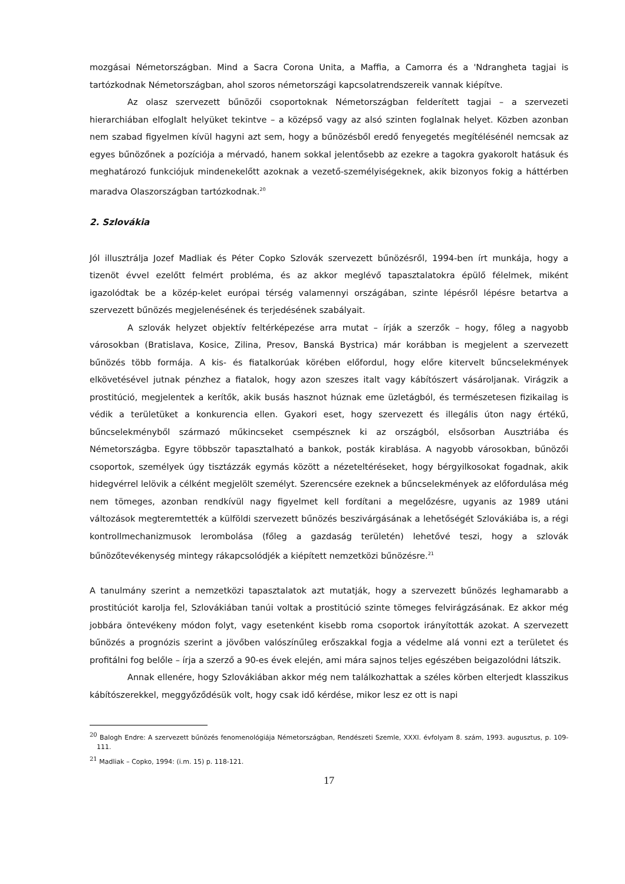mozgásai Németországban. Mind a Sacra Corona Unita, a Maffia, a Camorra és a 'Ndrangheta tagjai is tartózkodnak Németországban, ahol szoros németországi kapcsolatrendszereik vannak kiépítve.
Az olasz szervezett bűnözői csoportoknak Németországban felderített tagjai – a szervezeti hierarchiában elfoglalt helyüket tekintve – a középső vagy az alsó szinten foglalnak helyet. Közben azonban nem szabad figyelmen kívül hagyni azt sem, hogy a bűnözésből eredő fenyegetés megítélésénél nemcsak az egyes bűnözőnek a pozíciója a mérvadó, hanem sokkal jelentősebb az ezekre a tagokra gyakorolt hatásuk és meghatározó funkciójuk mindenekelőtt azoknak a vezető-személyiségeknek, akik bizonyos fokig a háttérben maradva Olaszországban tartózkodnak.<sup>20</sup>
2. Szlovákia
Jól illusztrálja Jozef Madliak és Péter Copko Szlovák szervezett bűnözésről, 1994-ben írt munkája, hogy a tizenöt évvel ezelőtt felmért probléma, és az akkor meglévő tapasztalatokra épülő félelmek, miként igazolódtak be a közép-kelet európai térség valamennyi országában, szinte lépésről lépésre betartva a szervezett bűnözés megjelenésének és terjedésének szabályait.
A szlovák helyzet objektív feltérképezése arra mutat – írják a szerzők – hogy, főleg a nagyobb városokban (Bratislava, Kosice, Zilina, Presov, Banská Bystrica) már korábban is megjelent a szervezett bűnözés több formája. A kis- és fiatalkorúak körében előfordul, hogy előre kitervelt bűncselekmények elkövetésével jutnak pénzhez a fiatalok, hogy azon szeszes italt vagy kábítószert vásároljanak. Virágzik a prostitúció, megjelentek a kerítők, akik busás hasznot húznak eme üzletágból, és természetesen fizikailag is védik a területüket a konkurencia ellen. Gyakori eset, hogy szervezett és illegális úton nagy értékű, bűncselekményből származó műkincseket csempésznek ki az országból, elsősorban Ausztriába és Németországba. Egyre többször tapasztalható a bankok, posták kirablása. A nagyobb városokban, bűnözői csoportok, személyek úgy tisztázzák egymás között a nézeteltéréseket, hogy bérgyilkosokat fogadnak, akik hidegvérrel lelövik a célként megjelölt személyt. Szerencsére ezeknek a bűncselekmények az előfordulása még nem tömeges, azonban rendkívül nagy figyelmet kell fordítani a megelőzésre, ugyanis az 1989 utáni változások megteremtették a külföldi szervezett bűnözés beszivárgásának a lehetőségét Szlovákiába is, a régi kontrollmechanizmusok lerombolása (főleg a gazdaság területén) lehetővé teszi, hogy a szlovák bűnözőtevékenység mintegy rákapcsolódjék a kiépített nemzetközi bűnözésre.<sup>21</sup>
A tanulmány szerint a nemzetközi tapasztalatok azt mutatják, hogy a szervezett bűnözés leghamarabb a prostitúciót karolja fel, Szlovákiában tanúi voltak a prostitúció szinte tömeges felvirágzásának. Ez akkor még jobbára öntevékeny módon folyt, vagy esetenként kisebb roma csoportok irányították azokat. A szervezett bűnözés a prognózis szerint a jövőben valószínűleg erőszakkal fogja a védelme alá vonni ezt a területet és profitálni fog belőle – írja a szerző a 90-es évek elején, ami mára sajnos teljes egészében beigazolódni látszik.
Annak ellenére, hogy Szlovákiában akkor még nem találkozhattak a széles körben elterjedt klasszikus kábítószerekkel, meggyőződésük volt, hogy csak idő kérdése, mikor lesz ez ott is napi
<sup>20</sup> Balogh Endre: A szervezett bűnözés fenomenológiája Németországban, Rendészeti Szemle, XXXI. évfolyam 8. szám, 1993. augusztus, p. 109-111.
<sup>21</sup> Madliak – Copko, 1994: (i.m. 15) p. 118-121.
17